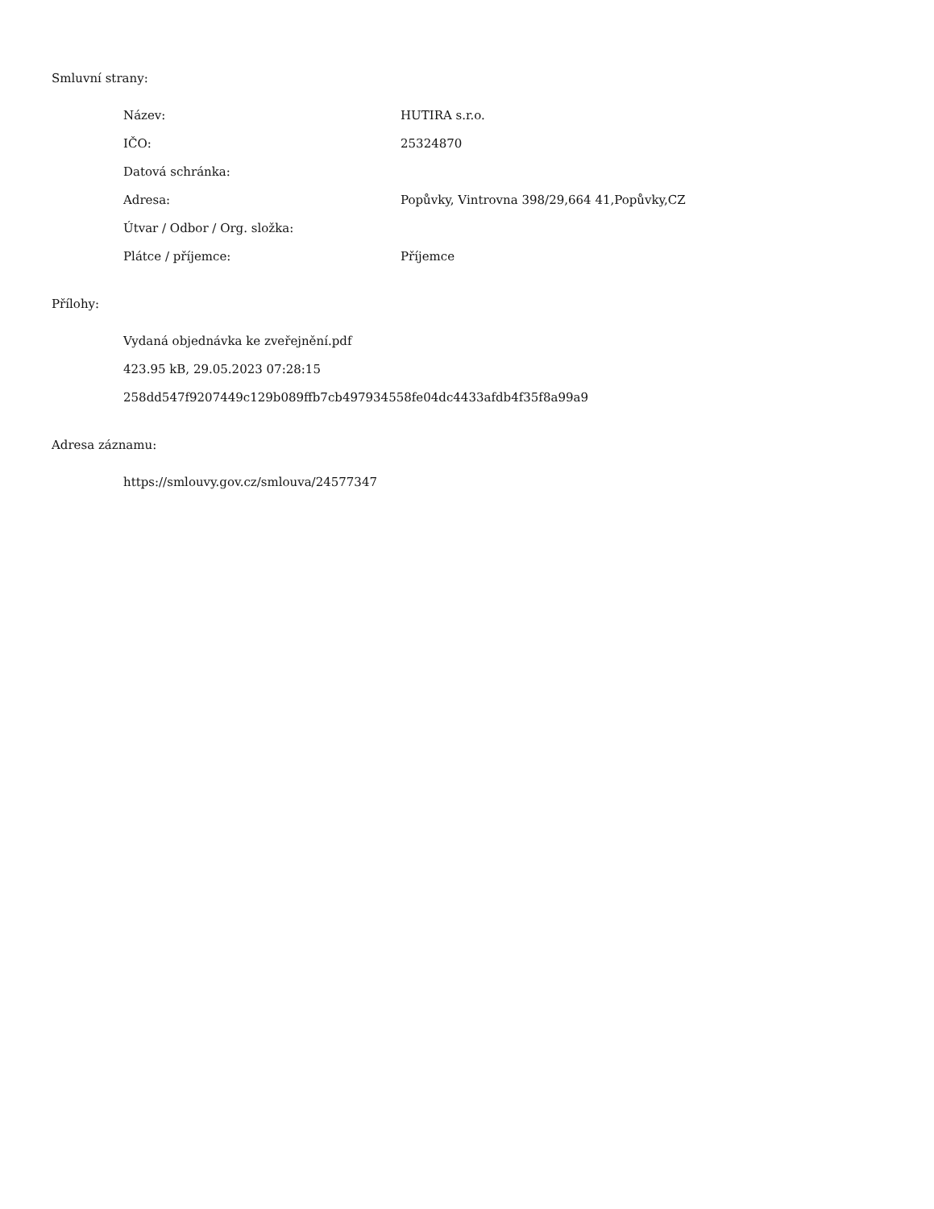Smluvní strany:
| Název: | HUTIRA s.r.o. |
| IČO: | 25324870 |
| Datová schránka: | |
| Adresa: | Popůvky, Vintrovna 398/29,664 41,Popůvky,CZ |
| Útvar / Odbor / Org. složka: | |
| Plátce / příjemce: | Příjemce |
Přílohy:
Vydaná objednávka ke zveřejnění.pdf
423.95 kB, 29.05.2023 07:28:15
258dd547f9207449c129b089ffb7cb497934558fe04dc4433afdb4f35f8a99a9
Adresa záznamu:
https://smlouvy.gov.cz/smlouva/24577347